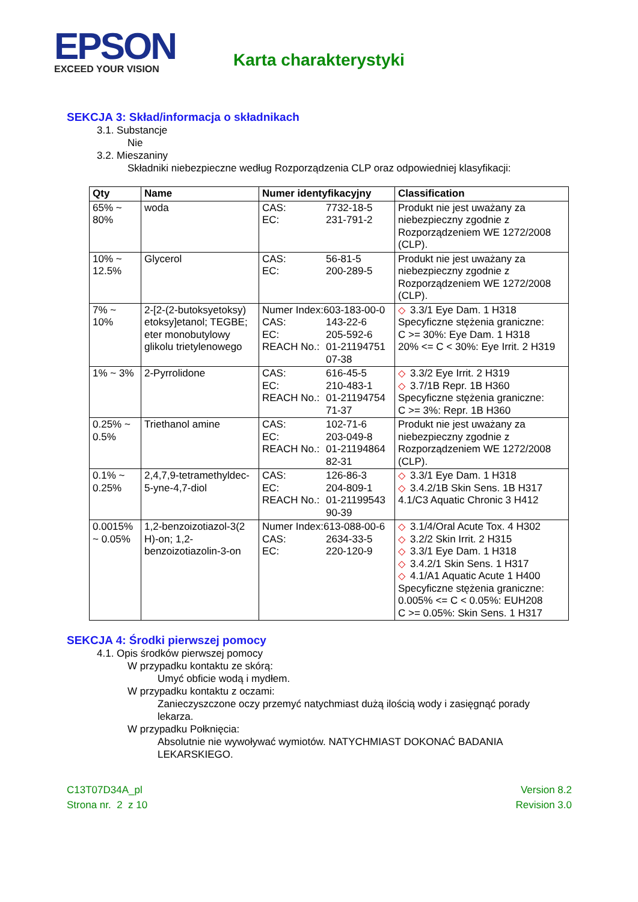EPSON
EXCEED YOUR VISION
Karta charakterystyki
SEKCJA 3: Skład/informacja o składnikach
3.1. Substancje
Nie
3.2. Mieszaniny
Składniki niebezpieczne według Rozporządzenia CLP oraz odpowiedniej klasyfikacji:
| Qty | Name | Numer identyfikacyjny | Classification |
| --- | --- | --- | --- |
| 65% ~ 80% | woda | CAS: 7732-18-5 EC: 231-791-2 | Produkt nie jest uważany za niebezpieczny zgodnie z Rozporządzeniem WE 1272/2008 (CLP). |
| 10% ~ 12.5% | Glycerol | CAS: 56-81-5 EC: 200-289-5 | Produkt nie jest uważany za niebezpieczny zgodnie z Rozporządzeniem WE 1272/2008 (CLP). |
| 7% ~ 10% | 2-[2-(2-butoksyetoksy) etoksy]etanol; TEGBE; eter monobutylowy glikolu trietylenowego | Numer Index:603-183-00-0 CAS: 143-22-6 EC: 205-592-6 REACH No.: 01-21194751 07-38 | ◇ 3.3/1 Eye Dam. 1 H318 Specyficzne stężenia graniczne: C >= 30%: Eye Dam. 1 H318 20% <= C < 30%: Eye Irrit. 2 H319 |
| 1% ~ 3% | 2-Pyrrolidone | CAS: 616-45-5 EC: 210-483-1 REACH No.: 01-21194754 71-37 | ◇ 3.3/2 Eye Irrit. 2 H319 ◇ 3.7/1B Repr. 1B H360 Specyficzne stężenia graniczne: C >= 3%: Repr. 1B H360 |
| 0.25% ~ 0.5% | Triethanol amine | CAS: 102-71-6 EC: 203-049-8 REACH No.: 01-21194864 82-31 | Produkt nie jest uważany za niebezpieczny zgodnie z Rozporządzeniem WE 1272/2008 (CLP). |
| 0.1% ~ 0.25% | 2,4,7,9-tetramethyldec-5-yne-4,7-diol | CAS: 126-86-3 EC: 204-809-1 REACH No.: 01-21199543 90-39 | ◇ 3.3/1 Eye Dam. 1 H318 ◇ 3.4.2/1B Skin Sens. 1B H317 4.1/C3 Aquatic Chronic 3 H412 |
| 0.0015% ~ 0.05% | 1,2-benzoizotiazol-3(2 H)-on; 1,2-benzoizotiazolin-3-on | Numer Index:613-088-00-6 CAS: 2634-33-5 EC: 220-120-9 | ◇ 3.1/4/Oral Acute Tox. 4 H302 ◇ 3.2/2 Skin Irrit. 2 H315 ◇ 3.3/1 Eye Dam. 1 H318 ◇ 3.4.2/1 Skin Sens. 1 H317 ◇ 4.1/A1 Aquatic Acute 1 H400 Specyficzne stężenia graniczne: 0.005% <= C < 0.05%: EUH208 C >= 0.05%: Skin Sens. 1 H317 |
SEKCJA 4: Środki pierwszej pomocy
4.1. Opis środków pierwszej pomocy
W przypadku kontaktu ze skórą:
Umyć obficie wodą i mydłem.
W przypadku kontaktu z oczami:
Zanieczyszczone oczy przemyć natychmiast dużą ilością wody i zasięgnąć porady
lekarza.
W przypadku Połknięcia:
Absolutnie nie wywoływać wymiotów. NATYCHMIAST DOKONAĆ BADANIA
LEKARSKIEGO.
C13T07D34A_pl
Strona nr. 2 z 10
Version 8.2
Revision 3.0